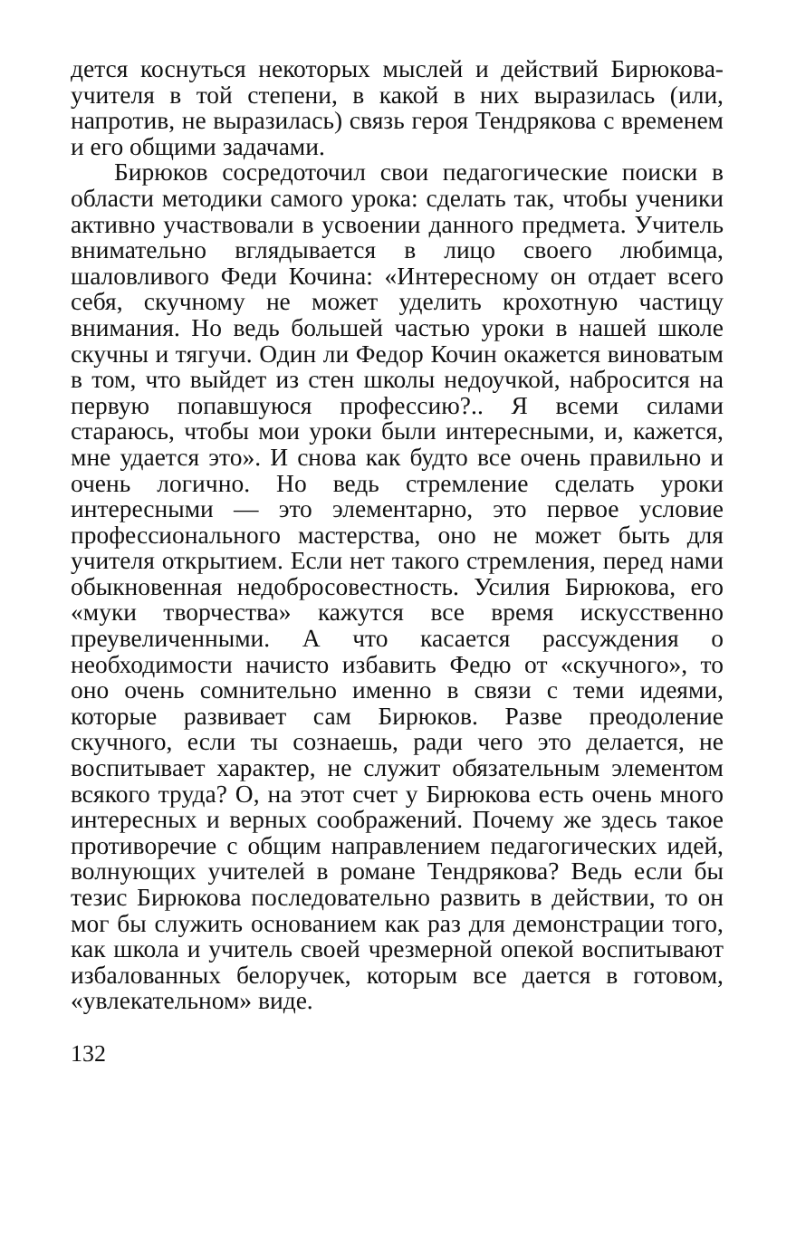дется коснуться некоторых мыслей и действий Бирюкова-учителя в той степени, в какой в них выразилась (или, напротив, не выразилась) связь героя Тендрякова с временем и его общими задачами.
Бирюков сосредоточил свои педагогические поиски в области методики самого урока: сделать так, чтобы ученики активно участвовали в усвоении данного предмета. Учитель внимательно вглядывается в лицо своего любимца, шаловливого Феди Кочина: «Интересному он отдает всего себя, скучному не может уделить крохотную частицу внимания. Но ведь большей частью уроки в нашей школе скучны и тягучи. Один ли Федор Кочин окажется виноватым в том, что выйдет из стен школы недоучкой, набросится на первую попавшуюся профессию?.. Я всеми силами стараюсь, чтобы мои уроки были интересными, и, кажется, мне удается это». И снова как будто все очень правильно и очень логично. Но ведь стремление сделать уроки интересными — это элементарно, это первое условие профессионального мастерства, оно не может быть для учителя открытием. Если нет такого стремления, перед нами обыкновенная недобросовестность. Усилия Бирюкова, его «муки творчества» кажутся все время искусственно преувеличенными. А что касается рассуждения о необходимости начисто избавить Федю от «скучного», то оно очень сомнительно именно в связи с теми идеями, которые развивает сам Бирюков. Разве преодоление скучного, если ты сознаешь, ради чего это делается, не воспитывает характер, не служит обязательным элементом всякого труда? О, на этот счет у Бирюкова есть очень много интересных и верных соображений. Почему же здесь такое противоречие с общим направлением педагогических идей, волнующих учителей в романе Тендрякова? Ведь если бы тезис Бирюкова последовательно развить в действии, то он мог бы служить основанием как раз для демонстрации того, как школа и учитель своей чрезмерной опекой воспитывают избалованных белоручек, которым все дается в готовом, «увлекательном» виде.
132